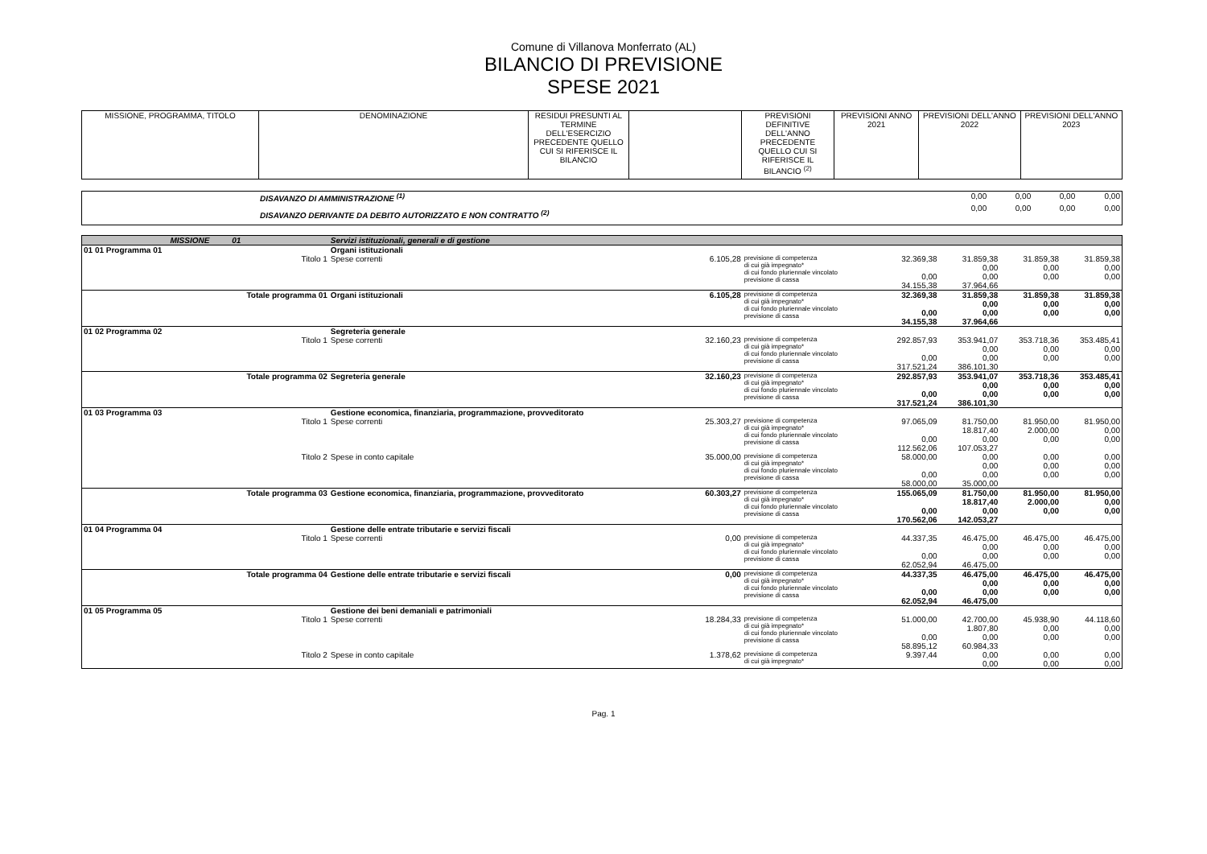Comune di Villanova Monferrato (AL)
BILANCIO DI PREVISIONE
SPESE 2021
| MISSIONE, PROGRAMMA, TITOLO | DENOMINAZIONE | RESIDUI PRESUNTI AL TERMINE DELL'ESERCIZIO PRECEDENTE QUELLO CUI SI RIFERISCE IL BILANCIO | | PREVISIONI DEFINITIVE DELL'ANNO PRECEDENTE QUELLO CUI SI RIFERISCE IL BILANCIO <sup>(2)</sup> | PREVISIONI ANNO 2021 | PREVISIONI DELL'ANNO 2022 | PREVISIONI DELL'ANNO 2023 |
| | DISAVANZO DI AMMINISTRAZIONE <sup>(1)</sup> | 0,00 | 0,00 | 0,00 | 0,00 |
| | DISAVANZO DERIVANTE DA DEBITO AUTORIZZATO E NON CONTRATTO <sup>(2)</sup> | 0,00 | 0,00 | 0,00 | 0,00 |
| MISSIONE 01 | Servizi istituzionali, generali e di gestione | | | | | | |
| 01 01 Programma 01 | Organi istituzionali | | | | | | |
| Titolo 1 | Spese correnti | 6.105,28 | previsione di competenza di cui già impegnato* di cui fondo pluriennale vincolato previsione di cassa | 32.369,38 0,00 34.155,38 | 31.859,38 0,00 0,00 37.964,66 | 31.859,38 0,00 0,00 | 31.859,38 0,00 0,00 |
| Totale programma 01 | Organi istituzionali | 6.105,28 | previsione di competenza di cui già impegnato* di cui fondo pluriennale vincolato previsione di cassa | 32.369,38 0,00 34.155,38 | 31.859,38 0,00 0,00 37.964,66 | 31.859,38 0,00 0,00 | 31.859,38 0,00 0,00 |
| 01 02 Programma 02 | Segreteria generale | | | | | | |
| Titolo 1 | Spese correnti | 32.160,23 | previsione di competenza di cui già impegnato* di cui fondo pluriennale vincolato previsione di cassa | 292.857,93 0,00 317.521,24 | 353.941,07 0,00 0,00 386.101,30 | 353.718,36 0,00 0,00 | 353.485,41 0,00 0,00 |
| Totale programma 02 | Segreteria generale | 32.160,23 | previsione di competenza di cui già impegnato* di cui fondo pluriennale vincolato previsione di cassa | 292.857,93 0,00 317.521,24 | 353.941,07 0,00 0,00 386.101,30 | 353.718,36 0,00 0,00 | 353.485,41 0,00 0,00 |
| 01 03 Programma 03 | Gestione economica, finanziaria, programmazione, provveditorato | | | | | | |
| Titolo 1 | Spese correnti | 25.303,27 | previsione di competenza di cui già impegnato* di cui fondo pluriennale vincolato previsione di cassa | 97.065,09 0,00 112.562,06 | 81.750,00 18.817,40 0,00 107.053,27 | 81.950,00 2.000,00 0,00 | 81.950,00 0,00 0,00 |
| Titolo 2 | Spese in conto capitale | 35.000,00 | previsione di competenza di cui già impegnato* di cui fondo pluriennale vincolato previsione di cassa | 58.000,00 0,00 58.000,00 | 0,00 0,00 0,00 35.000,00 | 0,00 0,00 0,00 | 0,00 0,00 0,00 |
| Totale programma 03 | Gestione economica, finanziaria, programmazione, provveditorato | 60.303,27 | previsione di competenza di cui già impegnato* di cui fondo pluriennale vincolato previsione di cassa | 155.065,09 0,00 170.562,06 | 81.750,00 18.817,40 0,00 142.053,27 | 81.950,00 2.000,00 0,00 | 81.950,00 0,00 0,00 |
| 01 04 Programma 04 | Gestione delle entrate tributarie e servizi fiscali | | | | | | |
| Titolo 1 | Spese correnti | 0,00 | previsione di competenza di cui già impegnato* di cui fondo pluriennale vincolato previsione di cassa | 44.337,35 0,00 62.052,94 | 46.475,00 0,00 0,00 46.475,00 | 46.475,00 0,00 0,00 | 46.475,00 0,00 0,00 |
| Totale programma 04 | Gestione delle entrate tributarie e servizi fiscali | 0,00 | previsione di competenza di cui già impegnato* di cui fondo pluriennale vincolato previsione di cassa | 44.337,35 0,00 62.052,94 | 46.475,00 0,00 0,00 46.475,00 | 46.475,00 0,00 0,00 | 46.475,00 0,00 0,00 |
| 01 05 Programma 05 | Gestione dei beni demaniali e patrimoniali | | | | | | |
| Titolo 1 | Spese correnti | 18.284,33 | previsione di competenza di cui già impegnato* di cui fondo pluriennale vincolato previsione di cassa | 51.000,00 0,00 58.895,12 | 42.700,00 1.807,80 0,00 60.984,33 | 45.938,90 0,00 0,00 | 44.118,60 0,00 0,00 |
| Titolo 2 | Spese in conto capitale | 1.378,62 | previsione di competenza di cui già impegnato* | 9.397,44 | 0,00 0,00 | 0,00 0,00 | 0,00 0,00 |
Pag. 1